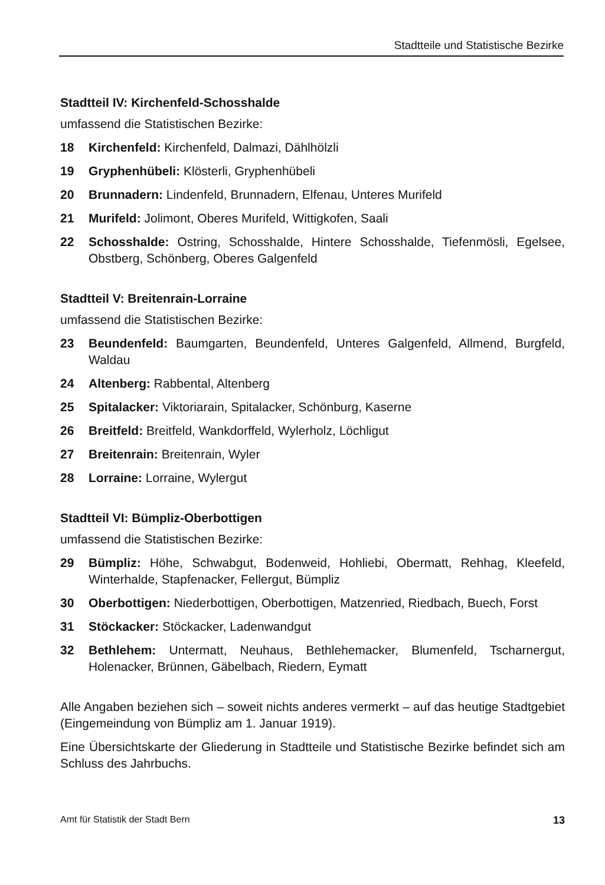Stadtteile und Statistische Bezirke
Stadtteil IV: Kirchenfeld-Schosshalde
umfassend die Statistischen Bezirke:
18 Kirchenfeld: Kirchenfeld, Dalmazi, Dählhölzli
19 Gryphenhübeli: Klösterli, Gryphenhübeli
20 Brunnadern: Lindenfeld, Brunnadern, Elfenau, Unteres Murifeld
21 Murifeld: Jolimont, Oberes Murifeld, Wittigkofen, Saali
22 Schosshalde: Ostring, Schosshalde, Hintere Schosshalde, Tiefenmösli, Egelsee, Obstberg, Schönberg, Oberes Galgenfeld
Stadtteil V: Breitenrain-Lorraine
umfassend die Statistischen Bezirke:
23 Beundenfeld: Baumgarten, Beundenfeld, Unteres Galgenfeld, Allmend, Burgfeld, Waldau
24 Altenberg: Rabbental, Altenberg
25 Spitalacker: Viktoriarain, Spitalacker, Schönburg, Kaserne
26 Breitfeld: Breitfeld, Wankdorffeld, Wylerholz, Löchligut
27 Breitenrain: Breitenrain, Wyler
28 Lorraine: Lorraine, Wylergut
Stadtteil VI: Bümpliz-Oberbottigen
umfassend die Statistischen Bezirke:
29 Bümpliz: Höhe, Schwabgut, Bodenweid, Hohliebi, Obermatt, Rehhag, Kleefeld, Winterhalde, Stapfenacker, Fellergut, Bümpliz
30 Oberbottigen: Niederbottigen, Oberbottigen, Matzenried, Riedbach, Buech, Forst
31 Stöckacker: Stöckacker, Ladenwandgut
32 Bethlehem: Untermatt, Neuhaus, Bethlehemacker, Blumenfeld, Tscharnergut, Holenacker, Brünnen, Gäbelbach, Riedern, Eymatt
Alle Angaben beziehen sich – soweit nichts anderes vermerkt – auf das heutige Stadtgebiet (Eingemeindung von Bümpliz am 1. Januar 1919).
Eine Übersichtskarte der Gliederung in Stadtteile und Statistische Bezirke befindet sich am Schluss des Jahrbuchs.
Amt für Statistik der Stadt Bern 13